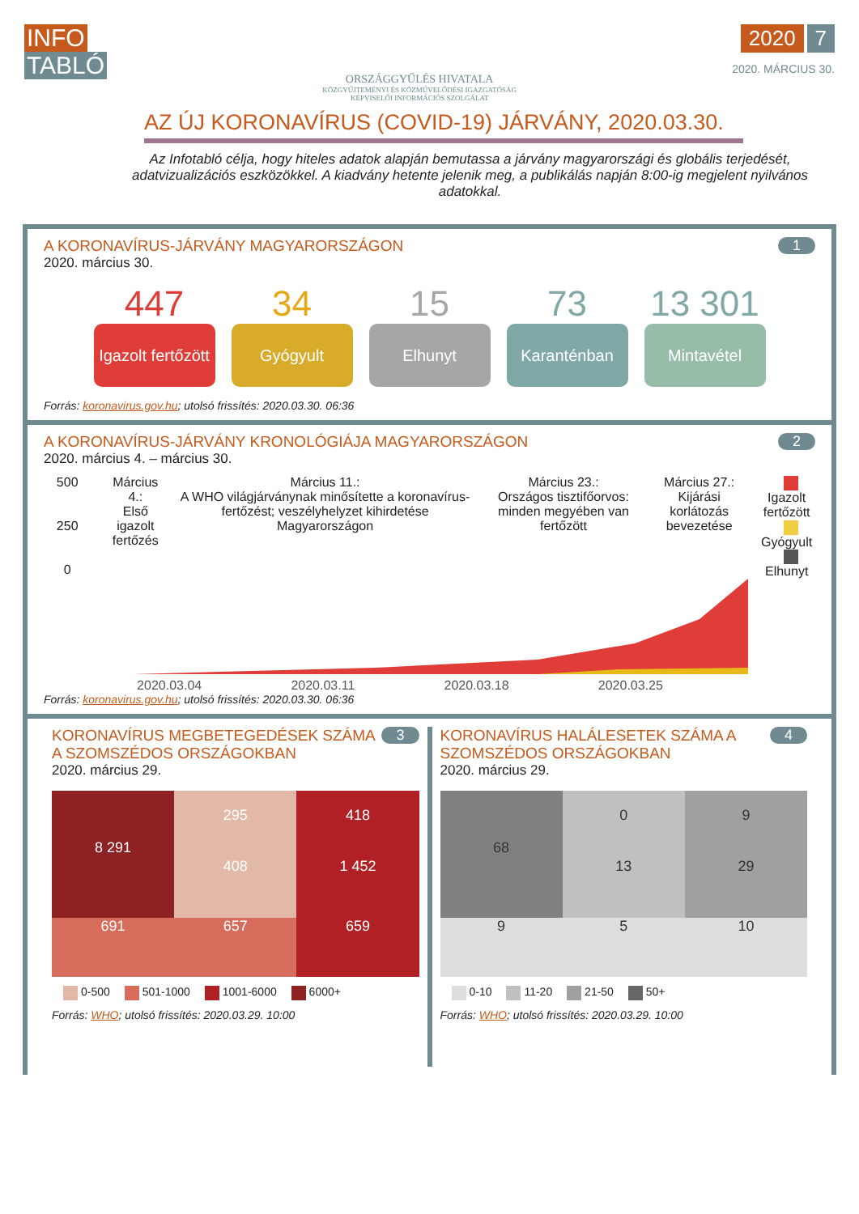INFO
TABLÓ
ORSZÁGGYŰLÉS HIVATALA
KÖZGYŰJTEMÉNYI ÉS KÖZMŰVELŐDÉSI IGAZGATÓSÁG
KÉPVISELŐI INFORMÁCIÓS SZOLGÁLAT
2020 7
2020. MÁRCIUS 30.
AZ ÚJ KORONAVÍRUS (COVID-19) JÁRVÁNY, 2020.03.30.
Az Infotabló célja, hogy hiteles adatok alapján bemutassa a járvány magyarországi és globális terjedését, adatvizualizációs eszközökkel. A kiadvány hetente jelenik meg, a publikálás napján 8:00-ig megjelent nyilvános adatokkal.
1
A KORONAVÍRUS-JÁRVÁNY MAGYARORSZÁGON
2020. március 30.
447
Igazolt fertőzött
34
Gyógyult
15
Elhunyt
73
Karanténban
13 301
Mintavétel
Forrás: koronavirus.gov.hu; utolsó frissítés: 2020.03.30. 06:36
2
A KORONAVÍRUS-JÁRVÁNY KRONOLÓGIÁJA MAGYARORSZÁGON
2020. március 4. – március 30.
500
250
0
Március 4.:
Első igazolt fertőzés
Március 11.:
A WHO világjárványnak minősítette a koronavírus-fertőzést; veszélyhelyzet kihirdetése Magyarországon
Március 23.:
Országos tisztifőorvos: minden megyében van fertőzött
Március 27.:
Kijárási korlátozás bevezetése
Igazolt fertőzött
Gyógyult
Elhunyt
2020.03.04 2020.03.11 2020.03.18 2020.03.25
Forrás: koronavirus.gov.hu; utolsó frissítés: 2020.03.30. 06:36
3
KORONAVÍRUS MEGBETEGEDÉSEK SZÁMA A SZOMSZÉDOS ORSZÁGOKBAN
2020. március 29.
8 291
295
408
418
1 452
691
657
659
0-500 501-1000 1001-6000 6000+
Forrás: WHO; utolsó frissítés: 2020.03.29. 10:00
4
KORONAVÍRUS HALÁLESETEK SZÁMA A SZOMSZÉDOS ORSZÁGOKBAN
2020. március 29.
68
0
13
9
29
9
5
10
0-10 11-20 21-50 50+
Forrás: WHO; utolsó frissítés: 2020.03.29. 10:00